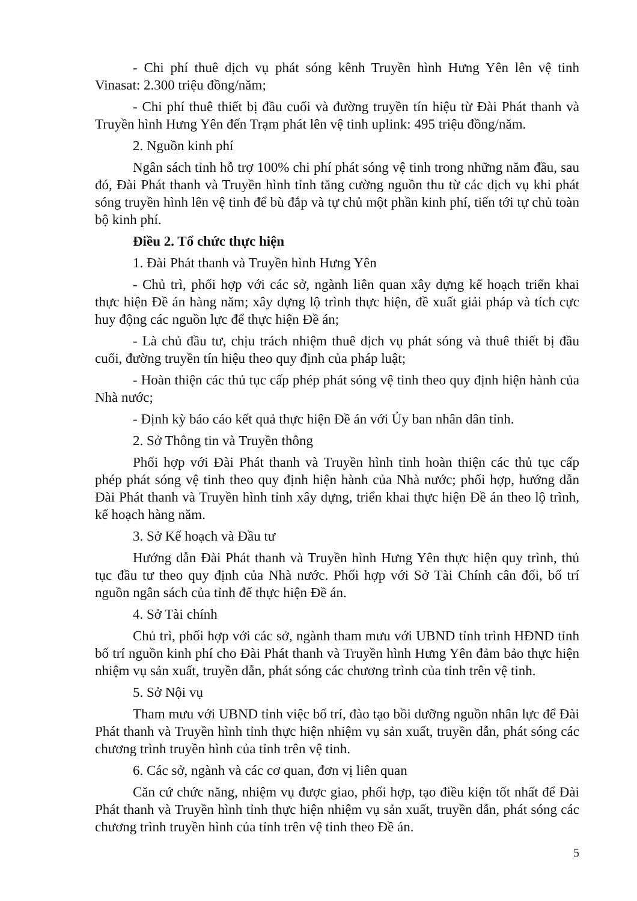- Chi phí thuê dịch vụ phát sóng kênh Truyền hình Hưng Yên lên vệ tinh Vinasat: 2.300 triệu đồng/năm;
- Chi phí thuê thiết bị đầu cuối và đường truyền tín hiệu từ Đài Phát thanh và Truyền hình Hưng Yên đến Trạm phát lên vệ tinh uplink: 495 triệu đồng/năm.
2. Nguồn kinh phí
Ngân sách tỉnh hỗ trợ 100% chi phí phát sóng vệ tinh trong những năm đầu, sau đó, Đài Phát thanh và Truyền hình tỉnh tăng cường nguồn thu từ các dịch vụ khi phát sóng truyền hình lên vệ tinh để bù đắp và tự chủ một phần kinh phí, tiến tới tự chủ toàn bộ kinh phí.
Điều 2. Tổ chức thực hiện
1. Đài Phát thanh và Truyền hình Hưng Yên
- Chủ trì, phối hợp với các sở, ngành liên quan xây dựng kế hoạch triển khai thực hiện Đề án hàng năm; xây dựng lộ trình thực hiện, đề xuất giải pháp và tích cực huy động các nguồn lực để thực hiện Đề án;
- Là chủ đầu tư, chịu trách nhiệm thuê dịch vụ phát sóng và thuê thiết bị đầu cuối, đường truyền tín hiệu theo quy định của pháp luật;
- Hoàn thiện các thủ tục cấp phép phát sóng vệ tinh theo quy định hiện hành của Nhà nước;
- Định kỳ báo cáo kết quả thực hiện Đề án với Ủy ban nhân dân tỉnh.
2. Sở Thông tin và Truyền thông
Phối hợp với Đài Phát thanh và Truyền hình tỉnh hoàn thiện các thủ tục cấp phép phát sóng vệ tinh theo quy định hiện hành của Nhà nước; phối hợp, hướng dẫn Đài Phát thanh và Truyền hình tỉnh xây dựng, triển khai thực hiện Đề án theo lộ trình, kế hoạch hàng năm.
3. Sở Kế hoạch và Đầu tư
Hướng dẫn Đài Phát thanh và Truyền hình Hưng Yên thực hiện quy trình, thủ tục đầu tư theo quy định của Nhà nước. Phối hợp với Sở Tài Chính cân đối, bố trí nguồn ngân sách của tỉnh để thực hiện Đề án.
4. Sở Tài chính
Chủ trì, phối hợp với các sở, ngành tham mưu với UBND tỉnh trình HĐND tỉnh bố trí nguồn kinh phí cho Đài Phát thanh và Truyền hình Hưng Yên đảm bảo thực hiện nhiệm vụ sản xuất, truyền dẫn, phát sóng các chương trình của tỉnh trên vệ tinh.
5. Sở Nội vụ
Tham mưu với UBND tỉnh việc bố trí, đào tạo bồi dưỡng nguồn nhân lực để Đài Phát thanh và Truyền hình tỉnh thực hiện nhiệm vụ sản xuất, truyền dẫn, phát sóng các chương trình truyền hình của tỉnh trên vệ tinh.
6. Các sở, ngành và các cơ quan, đơn vị liên quan
Căn cứ chức năng, nhiệm vụ được giao, phối hợp, tạo điều kiện tốt nhất để Đài Phát thanh và Truyền hình tỉnh thực hiện nhiệm vụ sản xuất, truyền dẫn, phát sóng các chương trình truyền hình của tỉnh trên vệ tinh theo Đề án.
5